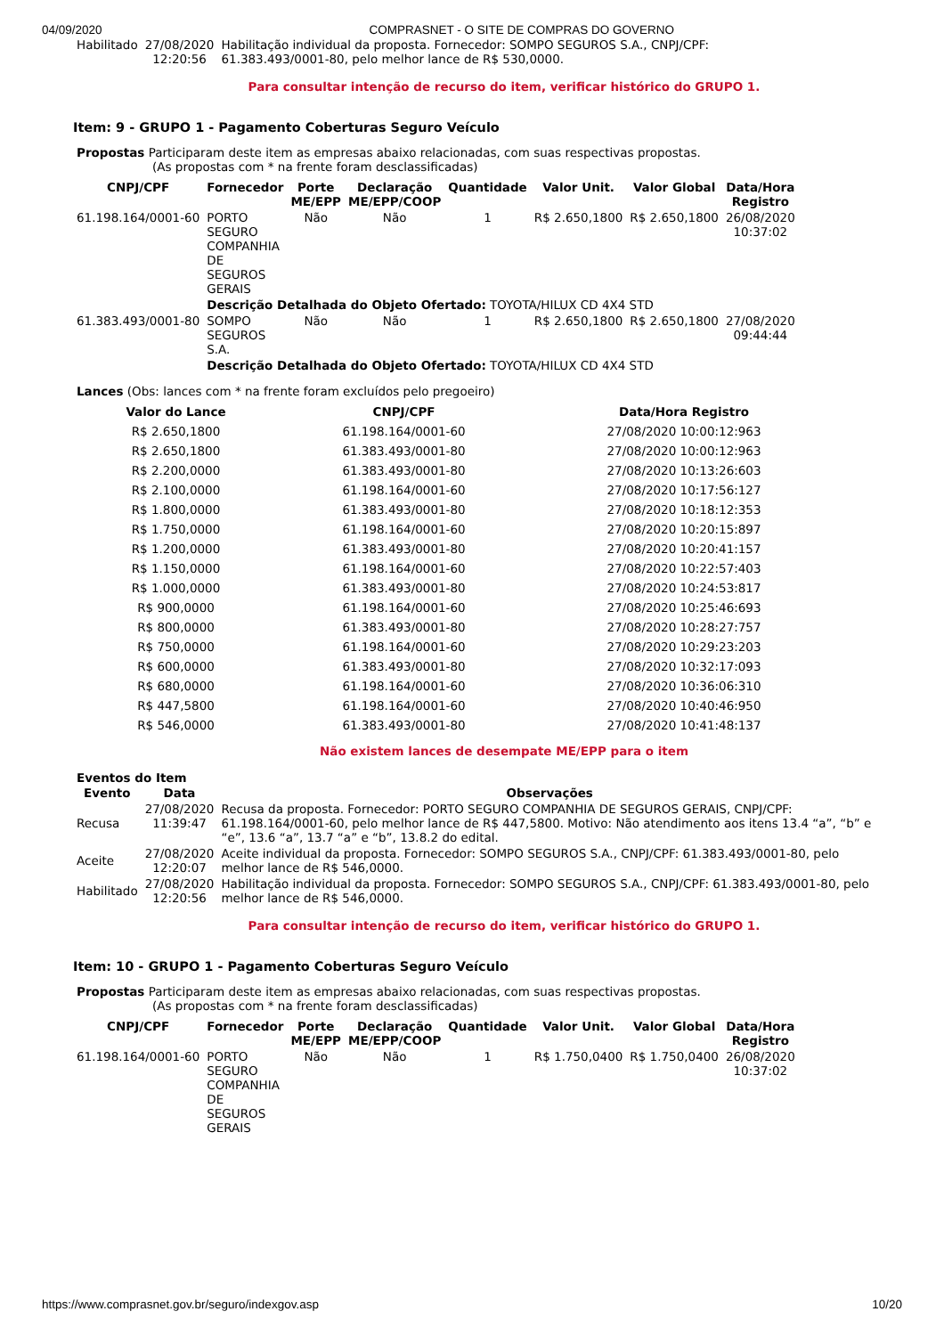04/09/2020 COMPRASNET - O SITE DE COMPRAS DO GOVERNO
| Habilitado | 27/08/2020 12:20:56 | Habilitação individual da proposta. Fornecedor: SOMPO SEGUROS S.A., CNPJ/CPF: 61.383.493/0001-80, pelo melhor lance de R$ 530,0000. |
Para consultar intenção de recurso do item, verificar histórico do GRUPO 1.
Item: 9 - GRUPO 1 - Pagamento Coberturas Seguro Veículo
Propostas Participaram deste item as empresas abaixo relacionadas, com suas respectivas propostas.
(As propostas com * na frente foram desclassificadas)
| CNPJ/CPF | Fornecedor | Porte ME/EPP | Declaração ME/EPP/COOP | Quantidade | Valor Unit. | Valor Global | Data/Hora Registro |
| --- | --- | --- | --- | --- | --- | --- | --- |
| 61.198.164/0001-60 | PORTO SEGURO COMPANHIA DE SEGUROS GERAIS | Não | Não | 1 | R$ 2.650,1800 | R$ 2.650,1800 | 26/08/2020 10:37:02 |
| | Descrição Detalhada do Objeto Ofertado: TOYOTA/HILUX CD 4X4 STD | | | | | | |
| 61.383.493/0001-80 | SOMPO SEGUROS S.A. | Não | Não | 1 | R$ 2.650,1800 | R$ 2.650,1800 | 27/08/2020 09:44:44 |
| | Descrição Detalhada do Objeto Ofertado: TOYOTA/HILUX CD 4X4 STD | | | | | | |
Lances (Obs: lances com * na frente foram excluídos pelo pregoeiro)
| Valor do Lance | CNPJ/CPF | Data/Hora Registro |
| --- | --- | --- |
| R$ 2.650,1800 | 61.198.164/0001-60 | 27/08/2020 10:00:12:963 |
| R$ 2.650,1800 | 61.383.493/0001-80 | 27/08/2020 10:00:12:963 |
| R$ 2.200,0000 | 61.383.493/0001-80 | 27/08/2020 10:13:26:603 |
| R$ 2.100,0000 | 61.198.164/0001-60 | 27/08/2020 10:17:56:127 |
| R$ 1.800,0000 | 61.383.493/0001-80 | 27/08/2020 10:18:12:353 |
| R$ 1.750,0000 | 61.198.164/0001-60 | 27/08/2020 10:20:15:897 |
| R$ 1.200,0000 | 61.383.493/0001-80 | 27/08/2020 10:20:41:157 |
| R$ 1.150,0000 | 61.198.164/0001-60 | 27/08/2020 10:22:57:403 |
| R$ 1.000,0000 | 61.383.493/0001-80 | 27/08/2020 10:24:53:817 |
| R$ 900,0000 | 61.198.164/0001-60 | 27/08/2020 10:25:46:693 |
| R$ 800,0000 | 61.383.493/0001-80 | 27/08/2020 10:28:27:757 |
| R$ 750,0000 | 61.198.164/0001-60 | 27/08/2020 10:29:23:203 |
| R$ 600,0000 | 61.383.493/0001-80 | 27/08/2020 10:32:17:093 |
| R$ 680,0000 | 61.198.164/0001-60 | 27/08/2020 10:36:06:310 |
| R$ 447,5800 | 61.198.164/0001-60 | 27/08/2020 10:40:46:950 |
| R$ 546,0000 | 61.383.493/0001-80 | 27/08/2020 10:41:48:137 |
Não existem lances de desempate ME/EPP para o item
Eventos do Item
| Evento | Data | Observações |
| --- | --- | --- |
| Recusa | 27/08/2020 11:39:47 | Recusa da proposta. Fornecedor: PORTO SEGURO COMPANHIA DE SEGUROS GERAIS, CNPJ/CPF: 61.198.164/0001-60, pelo melhor lance de R$ 447,5800. Motivo: Não atendimento aos itens 13.4 “a”, “b” e “e”, 13.6 “a”, 13.7 “a” e “b”, 13.8.2 do edital. |
| Aceite | 27/08/2020 12:20:07 | Aceite individual da proposta. Fornecedor: SOMPO SEGUROS S.A., CNPJ/CPF: 61.383.493/0001-80, pelo melhor lance de R$ 546,0000. |
| Habilitado | 27/08/2020 12:20:56 | Habilitação individual da proposta. Fornecedor: SOMPO SEGUROS S.A., CNPJ/CPF: 61.383.493/0001-80, pelo melhor lance de R$ 546,0000. |
Para consultar intenção de recurso do item, verificar histórico do GRUPO 1.
Item: 10 - GRUPO 1 - Pagamento Coberturas Seguro Veículo
Propostas Participaram deste item as empresas abaixo relacionadas, com suas respectivas propostas.
(As propostas com * na frente foram desclassificadas)
| CNPJ/CPF | Fornecedor | Porte ME/EPP | Declaração ME/EPP/COOP | Quantidade | Valor Unit. | Valor Global | Data/Hora Registro |
| --- | --- | --- | --- | --- | --- | --- | --- |
| 61.198.164/0001-60 | PORTO SEGURO COMPANHIA DE SEGUROS GERAIS | Não | Não | 1 | R$ 1.750,0400 | R$ 1.750,0400 | 26/08/2020 10:37:02 |
https://www.comprasnet.gov.br/seguro/indexgov.asp 10/20